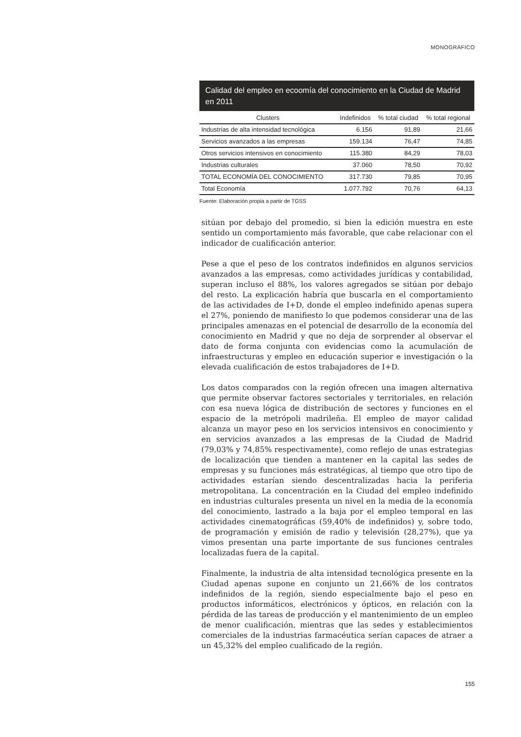MONOGRÁFICO
Calidad del empleo en ecoomía del conocimiento en la Ciudad de Madrid en 2011
| Clusters | Indefinidos | % total ciudad | % total regional |
| --- | --- | --- | --- |
| Industrias de alta intensidad tecnológica | 6.156 | 91,89 | 21,66 |
| Servicios avanzados a las empresas | 159.134 | 76,47 | 74,85 |
| Otros servicios intensivos en conocimiento | 115.380 | 84,29 | 78,03 |
| Industrias culturales | 37.060 | 78,50 | 70,92 |
| TOTAL ECONOMÍA DEL CONOCIMIENTO | 317.730 | 79,85 | 70,95 |
| Total Economía | 1.077.792 | 70,76 | 64,13 |
Fuente: Elaboración propia a partir de TGSS
sitúan por debajo del promedio, si bien la edición muestra en este sentido un comportamiento más favorable, que cabe relacionar con el indicador de cualificación anterior.
Pese a que el peso de los contratos indefinidos en algunos servicios avanzados a las empresas, como actividades jurídicas y contabilidad, superan incluso el 88%, los valores agregados se sitúan por debajo del resto. La explicación habría que buscarla en el comportamiento de las actividades de I+D, donde el empleo indefinido apenas supera el 27%, poniendo de manifiesto lo que podemos considerar una de las principales amenazas en el potencial de desarrollo de la economía del conocimiento en Madrid y que no deja de sorprender al observar el dato de forma conjunta con evidencias como la acumulación de infraestructuras y empleo en educación superior e investigación o la elevada cualificación de estos trabajadores de I+D.
Los datos comparados con la región ofrecen una imagen alternativa que permite observar factores sectoriales y territoriales, en relación con esa nueva lógica de distribución de sectores y funciones en el espacio de la metrópoli madrileña. El empleo de mayor calidad alcanza un mayor peso en los servicios intensivos en conocimiento y en servicios avanzados a las empresas de la Ciudad de Madrid (79,03% y 74,85% respectivamente), como reflejo de unas estrategias de localización que tienden a mantener en la capital las sedes de empresas y su funciones más estratégicas, al tiempo que otro tipo de actividades estarían siendo descentralizadas hacia la periferia metropolitana. La concentración en la Ciudad del empleo indefinido en industrias culturales presenta un nivel en la media de la economía del conocimiento, lastrado a la baja por el empleo temporal en las actividades cinematográficas (59,40% de indefinidos) y, sobre todo, de programación y emisión de radio y televisión (28,27%), que ya vimos presentan una parte importante de sus funciones centrales localizadas fuera de la capital.
Finalmente, la industria de alta intensidad tecnológica presente en la Ciudad apenas supone en conjunto un 21,66% de los contratos indefinidos de la región, siendo especialmente bajo el peso en productos informáticos, electrónicos y ópticos, en relación con la pérdida de las tareas de producción y el mantenimiento de un empleo de menor cualificación, mientras que las sedes y establecimientos comerciales de la industrias farmacéutica serían capaces de atraer a un 45,32% del empleo cualificado de la región.
155